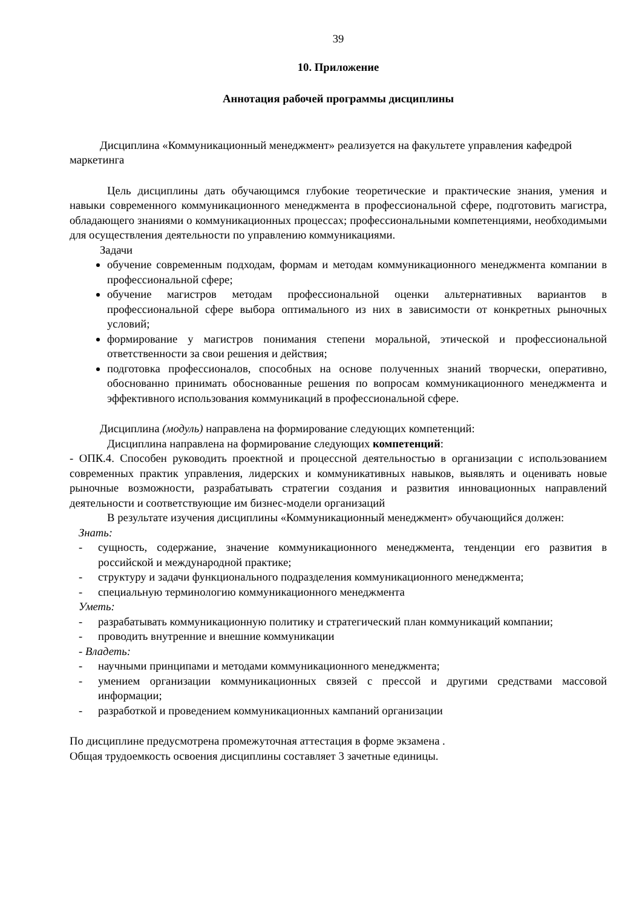39
10. Приложение
Аннотация рабочей программы дисциплины
Дисциплина «Коммуникационный менеджмент» реализуется на факультете управления кафедрой маркетинга
Цель дисциплины дать обучающимся глубокие теоретические и практические знания, умения и навыки современного коммуникационного менеджмента в профессиональной сфере, подготовить магистра, обладающего знаниями о коммуникационных процессах; профессиональными компетенциями, необходимыми для осуществления деятельности по управлению коммуникациями.
Задачи
обучение современным подходам, формам и методам коммуникационного менеджмента компании в профессиональной сфере;
обучение магистров методам профессиональной оценки альтернативных вариантов в профессиональной сфере выбора оптимального из них в зависимости от конкретных рыночных условий;
формирование у магистров понимания степени моральной, этической и профессиональной ответственности за свои решения и действия;
подготовка профессионалов, способных на основе полученных знаний творчески, оперативно, обоснованно принимать обоснованные решения по вопросам коммуникационного менеджмента и эффективного использования коммуникаций в профессиональной сфере.
Дисциплина (модуль) направлена на формирование следующих компетенций:
Дисциплина направлена на формирование следующих компетенций:
- ОПК.4. Способен руководить проектной и процессной деятельностью в организации с использованием современных практик управления, лидерских и коммуникативных навыков, выявлять и оценивать новые рыночные возможности, разрабатывать стратегии создания и развития инновационных направлений деятельности и соответствующие им бизнес-модели организаций
В результате изучения дисциплины «Коммуникационный менеджмент» обучающийся должен:
Знать:
- сущность, содержание, значение коммуникационного менеджмента, тенденции его развития в российской и международной практике;
- структуру и задачи функционального подразделения коммуникационного менеджмента;
- специальную терминологию коммуникационного менеджмента
Уметь:
- разрабатывать коммуникационную политику и стратегический план коммуникаций компании;
- проводить внутренние и внешние коммуникации
- Владеть:
- научными принципами и методами коммуникационного менеджмента;
- умением организации коммуникационных связей с прессой и другими средствами массовой информации;
- разработкой и проведением коммуникационных кампаний организации
По дисциплине предусмотрена промежуточная аттестация в форме экзамена .
Общая трудоемкость освоения дисциплины составляет 3 зачетные единицы.